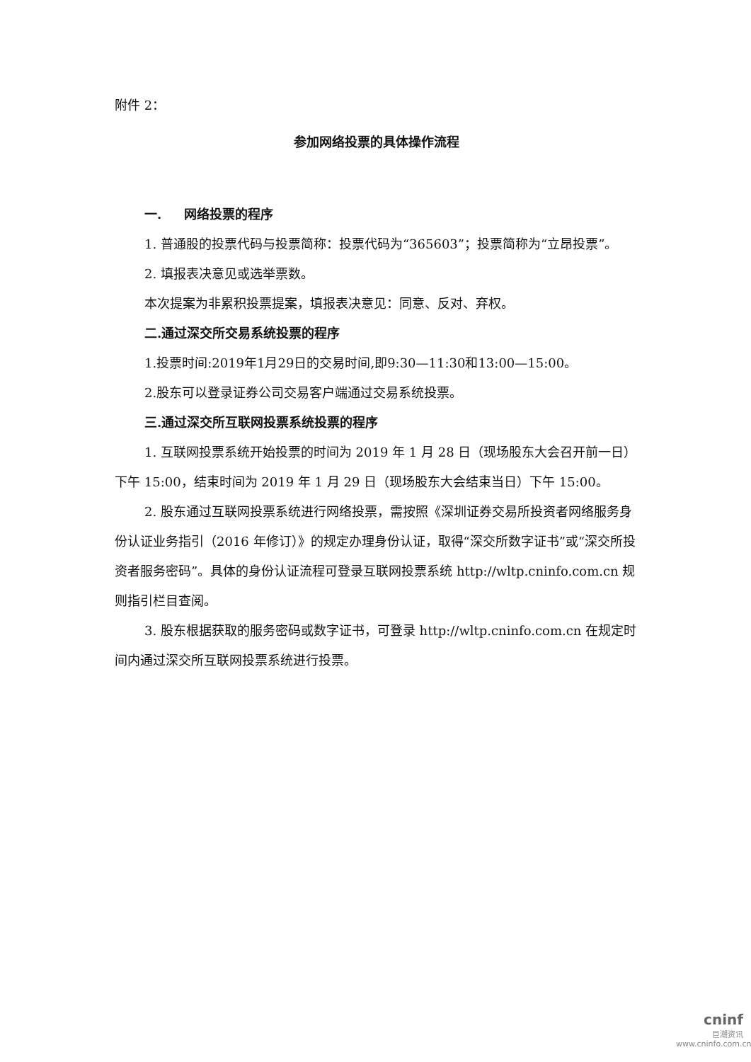附件 2：
参加网络投票的具体操作流程
一. 网络投票的程序
1. 普通股的投票代码与投票简称：投票代码为“365603”；投票简称为“立昂投票”。
2. 填报表决意见或选举票数。
本次提案为非累积投票提案，填报表决意见：同意、反对、弃权。
二.通过深交所交易系统投票的程序
1.投票时间:2019年1月29日的交易时间,即9:30—11:30和13:00—15:00。
2.股东可以登录证券公司交易客户端通过交易系统投票。
三.通过深交所互联网投票系统投票的程序
1. 互联网投票系统开始投票的时间为 2019 年 1 月 28 日（现场股东大会召开前一日）下午 15:00，结束时间为 2019 年 1 月 29 日（现场股东大会结束当日）下午 15:00。
2. 股东通过互联网投票系统进行网络投票，需按照《深圳证券交易所投资者网络服务身份认证业务指引（2016 年修订）》的规定办理身份认证，取得“深交所数字证书”或“深交所投资者服务密码”。具体的身份认证流程可登录互联网投票系统 http://wltp.cninfo.com.cn 规则指引栏目查阅。
3. 股东根据获取的服务密码或数字证书，可登录 http://wltp.cninfo.com.cn 在规定时间内通过深交所互联网投票系统进行投票。
cninf
巨潮资讯
www.cninfo.com.cn